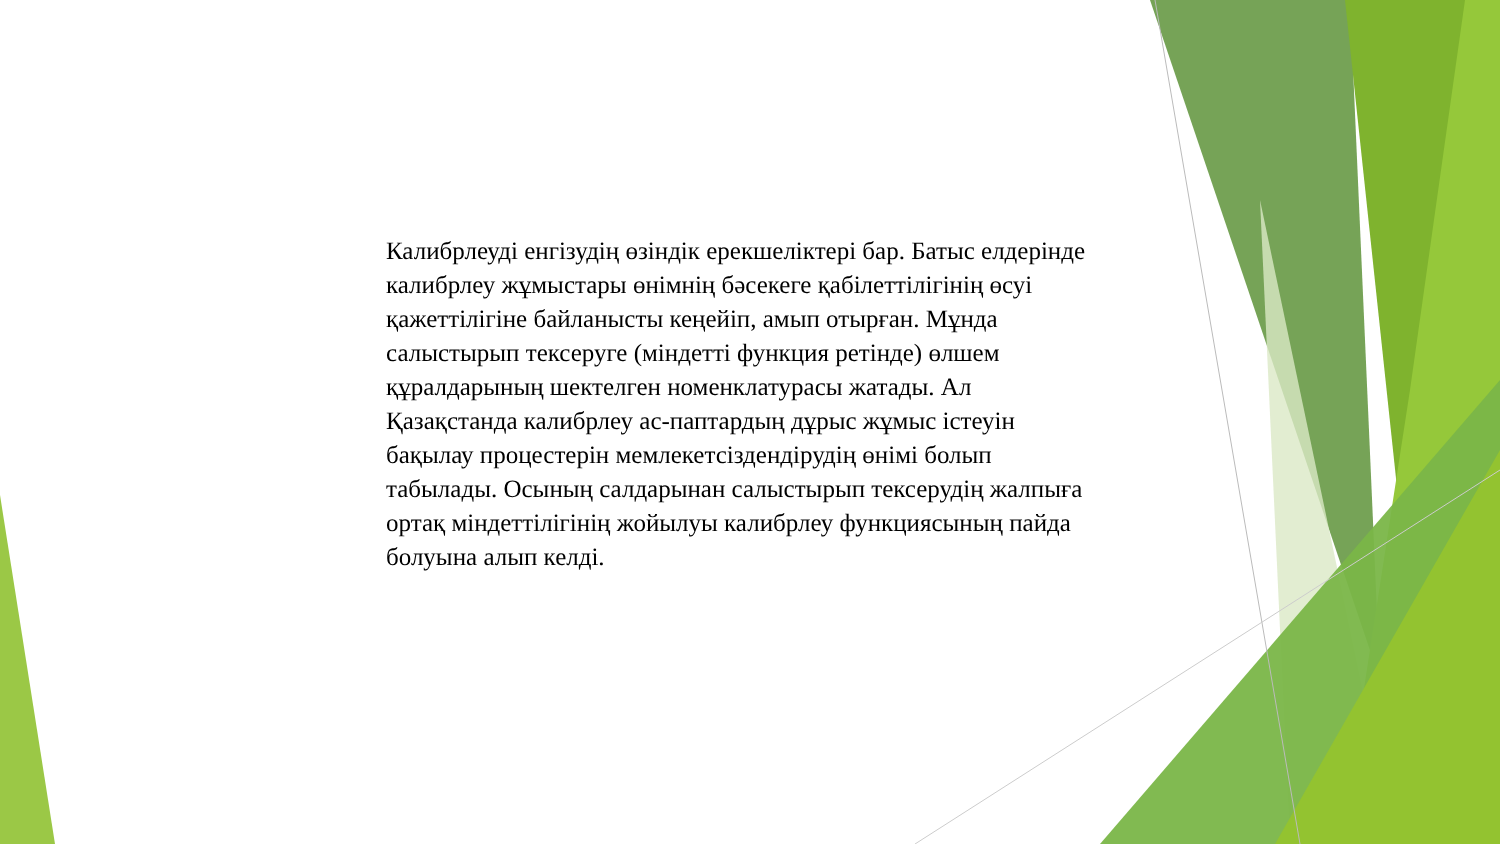Калибрлеуді енгізудің өзіндік ерекшеліктері бар. Батыс елдерінде калибрлеу жұмыстары өнімнің бәсекеге қабілеттілігінің өсуі қажеттілігіне байланысты кеңейіп, амып отырған. Мұнда салыстырып тексеруге (міндетті функция ретінде) өлшем құралдарының шектелген номенклатурасы жатады. Ал Қазақстанда калибрлеу ас-паптардың дұрыс жұмыс істеуін бақылау процестерін мемлекетсіздендірудің өнімі болып табылады. Осының салдарынан салыстырып тексерудің жалпыға ортақ міндеттілігінің жойылуы калибрлеу функциясының пайда болуына алып келді.